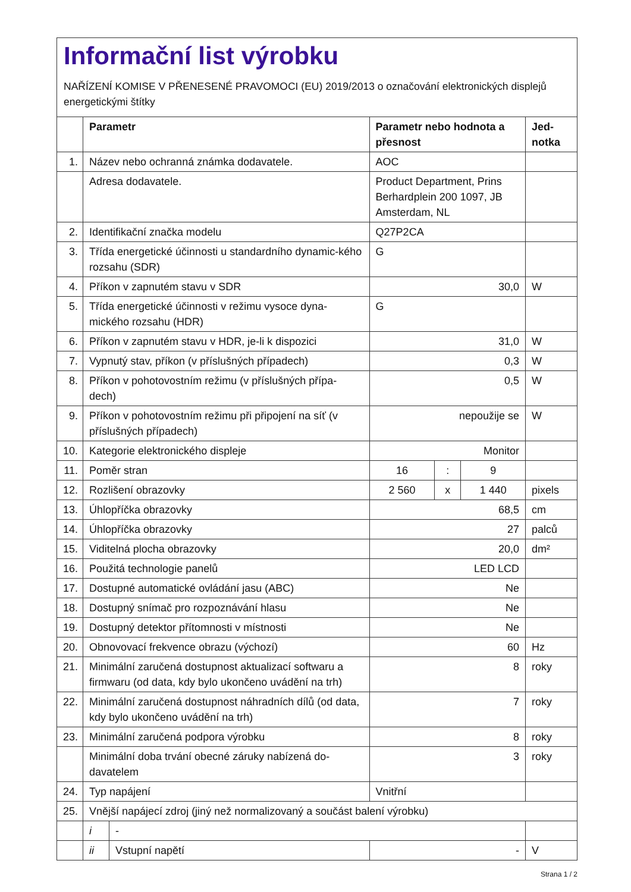Informační list výrobku
NAŘÍZENÍ KOMISE V PŘENESENÉ PRAVOMOCI (EU) 2019/2013 o označování elektronických displejů energetickými štítky
| | Parametr | | Parametr nebo hodnota a přesnost | | | Jed- notka |
| --- | --- | --- | --- | --- | --- | --- |
| 1. | Název nebo ochranná známka dodavatele. | | AOC | | | |
| | Adresa dodavatele. | | Product Department, Prins Berhardplein 200 1097, JB Amsterdam, NL | | | |
| 2. | Identifikační značka modelu | | Q27P2CA | | | |
| 3. | Třída energetické účinnosti u standardního dynamic-kého rozsahu (SDR) | | G | | | |
| 4. | Příkon v zapnutém stavu v SDR | | 30,0 | | | W |
| 5. | Třída energetické účinnosti v režimu vysoce dyna-mického rozsahu (HDR) | | G | | | |
| 6. | Příkon v zapnutém stavu v HDR, je-li k dispozici | | 31,0 | | | W |
| 7. | Vypnutý stav, příkon (v příslušných případech) | | 0,3 | | | W |
| 8. | Příkon v pohotovostním režimu (v příslušných přípa-dech) | | 0,5 | | | W |
| 9. | Příkon v pohotovostním režimu při připojení na síť (v příslušných případech) | | nepoužije se | | | W |
| 10. | Kategorie elektronického displeje | | Monitor | | | |
| 11. | Poměr stran | | 16 | : | 9 | |
| 12. | Rozlišení obrazovky | | 2 560 | x | 1 440 | pixels |
| 13. | Úhlopříčka obrazovky | | 68,5 | | | cm |
| 14. | Úhlopříčka obrazovky | | 27 | | | palců |
| 15. | Viditelná plocha obrazovky | | 20,0 | | | dm² |
| 16. | Použitá technologie panelů | | LED LCD | | | |
| 17. | Dostupné automatické ovládání jasu (ABC) | | Ne | | | |
| 18. | Dostupný snímač pro rozpoznávání hlasu | | Ne | | | |
| 19. | Dostupný detektor přítomnosti v místnosti | | Ne | | | |
| 20. | Obnovovací frekvence obrazu (výchozí) | | 60 | | | Hz |
| 21. | Minimální zaručená dostupnost aktualizací softwaru a firmwaru (od data, kdy bylo ukončeno uvádění na trh) | | 8 | | | roky |
| 22. | Minimální zaručená dostupnost náhradních dílů (od data, kdy bylo ukončeno uvádění na trh) | | 7 | | | roky |
| 23. | Minimální zaručená podpora výrobku | | 8 | | | roky |
| | Minimální doba trvání obecné záruky nabízená do-davatelem | | 3 | | | roky |
| 24. | Typ napájení | | Vnitřní | | | |
| 25. | Vnější napájecí zdroj (jiný než normalizovaný a součást balení výrobku) | | | | | |
| | i | - | | | | |
| | ii | Vstupní napětí | - | | | V |
Strana 1 / 2